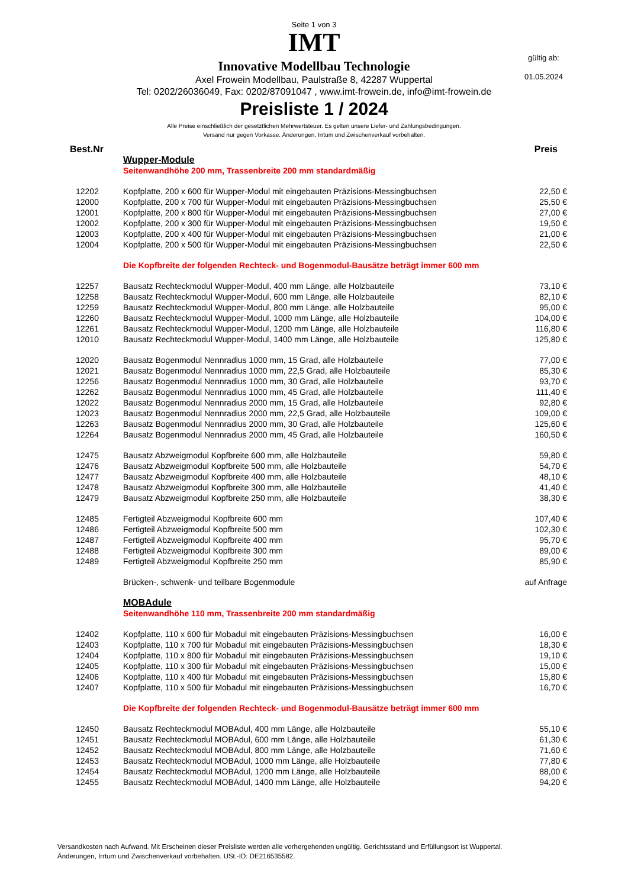Seite 1 von 3
IMT
gültig ab:
01.05.2024
Innovative Modellbau Technologie
Axel Frowein Modellbau, Paulstraße 8, 42287 Wuppertal
Tel: 0202/26036049, Fax: 0202/87091047 , www.imt-frowein.de, info@imt-frowein.de
Preisliste 1 / 2024
Alle Preise einschließlich der gesetztlichen Mehrwertsteuer. Es gelten unsere Liefer- und Zahlungsbedingungen.
Versand nur gegen Vorkasse. Änderungen, Irrtum und Zwischenverkauf vorbehalten.
| Best.Nr | | Preis |
| --- | --- | --- |
| | Wupper-Module | |
| | Seitenwandhöhe 200 mm, Trassenbreite 200 mm standardmäßig | |
| 12202 | Kopfplatte, 200 x 600 für Wupper-Modul mit eingebauten Präzisions-Messingbuchsen | 22,50 € |
| 12000 | Kopfplatte, 200 x 700 für Wupper-Modul mit eingebauten Präzisions-Messingbuchsen | 25,50 € |
| 12001 | Kopfplatte, 200 x 800 für Wupper-Modul mit eingebauten Präzisions-Messingbuchsen | 27,00 € |
| 12002 | Kopfplatte, 200 x 300 für Wupper-Modul mit eingebauten Präzisions-Messingbuchsen | 19,50 € |
| 12003 | Kopfplatte, 200 x 400 für Wupper-Modul mit eingebauten Präzisions-Messingbuchsen | 21,00 € |
| 12004 | Kopfplatte, 200 x 500 für Wupper-Modul mit eingebauten Präzisions-Messingbuchsen | 22,50 € |
| | Die Kopfbreite der folgenden Rechteck- und Bogenmodul-Bausätze beträgt immer 600 mm | |
| 12257 | Bausatz Rechteckmodul Wupper-Modul, 400 mm Länge, alle Holzbauteile | 73,10 € |
| 12258 | Bausatz Rechteckmodul Wupper-Modul, 600 mm Länge, alle Holzbauteile | 82,10 € |
| 12259 | Bausatz Rechteckmodul Wupper-Modul, 800 mm Länge, alle Holzbauteile | 95,00 € |
| 12260 | Bausatz Rechteckmodul Wupper-Modul, 1000 mm Länge, alle Holzbauteile | 104,00 € |
| 12261 | Bausatz Rechteckmodul Wupper-Modul, 1200 mm Länge, alle Holzbauteile | 116,80 € |
| 12010 | Bausatz Rechteckmodul Wupper-Modul, 1400 mm Länge, alle Holzbauteile | 125,80 € |
| 12020 | Bausatz Bogenmodul Nennradius 1000 mm, 15 Grad, alle Holzbauteile | 77,00 € |
| 12021 | Bausatz Bogenmodul Nennradius 1000 mm, 22,5 Grad, alle Holzbauteile | 85,30 € |
| 12256 | Bausatz Bogenmodul Nennradius 1000 mm, 30 Grad, alle Holzbauteile | 93,70 € |
| 12262 | Bausatz Bogenmodul Nennradius 1000 mm, 45 Grad, alle Holzbauteile | 111,40 € |
| 12022 | Bausatz Bogenmodul Nennradius 2000 mm, 15 Grad, alle Holzbauteile | 92,80 € |
| 12023 | Bausatz Bogenmodul Nennradius 2000 mm, 22,5 Grad, alle Holzbauteile | 109,00 € |
| 12263 | Bausatz Bogenmodul Nennradius 2000 mm, 30 Grad, alle Holzbauteile | 125,60 € |
| 12264 | Bausatz Bogenmodul Nennradius 2000 mm, 45 Grad, alle Holzbauteile | 160,50 € |
| 12475 | Bausatz Abzweigmodul Kopfbreite 600 mm, alle Holzbauteile | 59,80 € |
| 12476 | Bausatz Abzweigmodul Kopfbreite 500 mm, alle Holzbauteile | 54,70 € |
| 12477 | Bausatz Abzweigmodul Kopfbreite 400 mm, alle Holzbauteile | 48,10 € |
| 12478 | Bausatz Abzweigmodul Kopfbreite 300 mm, alle Holzbauteile | 41,40 € |
| 12479 | Bausatz Abzweigmodul Kopfbreite 250 mm, alle Holzbauteile | 38,30 € |
| 12485 | Fertigteil Abzweigmodul Kopfbreite 600 mm | 107,40 € |
| 12486 | Fertigteil Abzweigmodul Kopfbreite 500 mm | 102,30 € |
| 12487 | Fertigteil Abzweigmodul Kopfbreite 400 mm | 95,70 € |
| 12488 | Fertigteil Abzweigmodul Kopfbreite 300 mm | 89,00 € |
| 12489 | Fertigteil Abzweigmodul Kopfbreite 250 mm | 85,90 € |
| | Brücken-, schwenk- und teilbare Bogenmodule | auf Anfrage |
| | MOBAdule | |
| | Seitenwandhöhe 110 mm, Trassenbreite 200 mm standardmäßig | |
| 12402 | Kopfplatte, 110 x 600 für Mobadul mit eingebauten Präzisions-Messingbuchsen | 16,00 € |
| 12403 | Kopfplatte, 110 x 700 für Mobadul mit eingebauten Präzisions-Messingbuchsen | 18,30 € |
| 12404 | Kopfplatte, 110 x 800 für Mobadul mit eingebauten Präzisions-Messingbuchsen | 19,10 € |
| 12405 | Kopfplatte, 110 x 300 für Mobadul mit eingebauten Präzisions-Messingbuchsen | 15,00 € |
| 12406 | Kopfplatte, 110 x 400 für Mobadul mit eingebauten Präzisions-Messingbuchsen | 15,80 € |
| 12407 | Kopfplatte, 110 x 500 für Mobadul mit eingebauten Präzisions-Messingbuchsen | 16,70 € |
| | Die Kopfbreite der folgenden Rechteck- und Bogenmodul-Bausätze beträgt immer 600 mm | |
| 12450 | Bausatz Rechteckmodul MOBAdul, 400 mm Länge, alle Holzbauteile | 55,10 € |
| 12451 | Bausatz Rechteckmodul MOBAdul, 600 mm Länge, alle Holzbauteile | 61,30 € |
| 12452 | Bausatz Rechteckmodul MOBAdul, 800 mm Länge, alle Holzbauteile | 71,60 € |
| 12453 | Bausatz Rechteckmodul MOBAdul, 1000 mm Länge, alle Holzbauteile | 77,80 € |
| 12454 | Bausatz Rechteckmodul MOBAdul, 1200 mm Länge, alle Holzbauteile | 88,00 € |
| 12455 | Bausatz Rechteckmodul MOBAdul, 1400 mm Länge, alle Holzbauteile | 94,20 € |
Versandkosten nach Aufwand. Mit Erscheinen dieser Preisliste werden alle vorhergehenden ungültig. Gerichtsstand und Erfüllungsort ist Wuppertal.
Änderungen, Irrtum und Zwischenverkauf vorbehalten. USt.-ID: DE216535582.